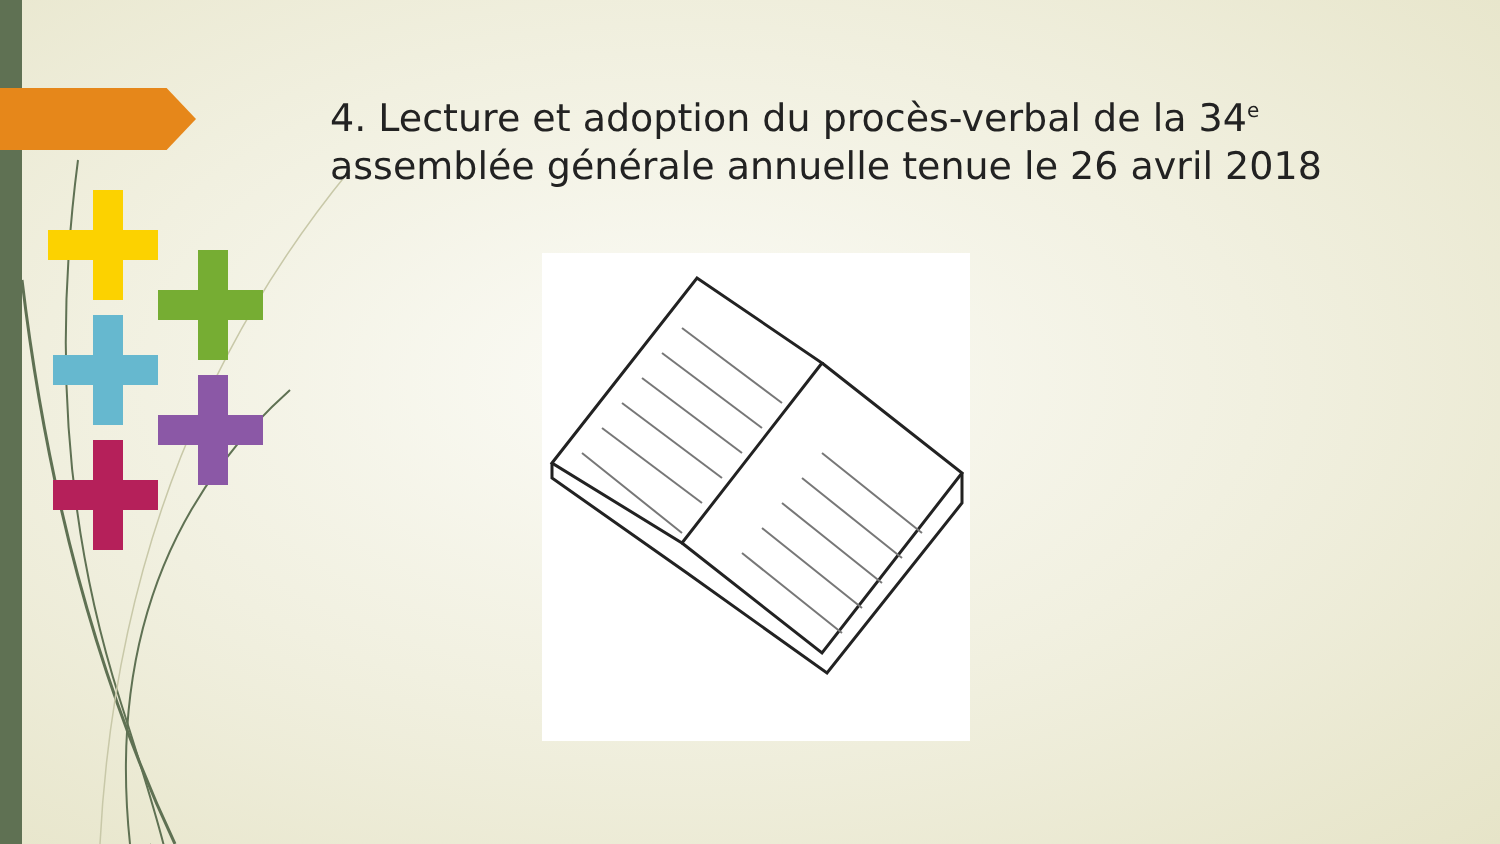4. Lecture et adoption du procès-verbal de la 34<sup>e</sup> assemblée générale annuelle tenue le 26 avril 2018